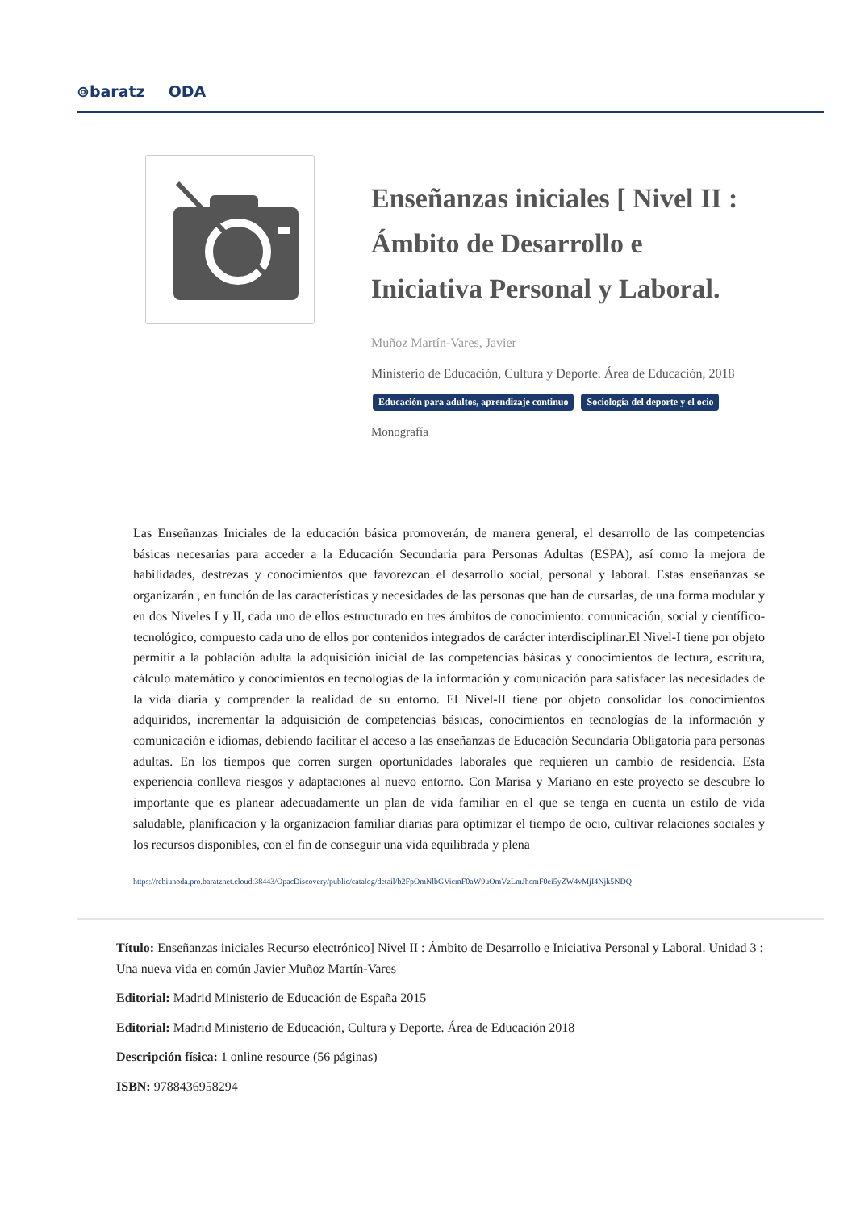⊚baratz ODA
Enseñanzas iniciales [ Nivel II : Ámbito de Desarrollo e Iniciativa Personal y Laboral.
Muñoz Martín-Vares, Javier
Ministerio de Educación, Cultura y Deporte. Área de Educación, 2018
Educación para adultos, aprendizaje continuo Sociología del deporte y el ocio
Monografía
Las Enseñanzas Iniciales de la educación básica promoverán, de manera general, el desarrollo de las competencias básicas necesarias para acceder a la Educación Secundaria para Personas Adultas (ESPA), así como la mejora de habilidades, destrezas y conocimientos que favorezcan el desarrollo social, personal y laboral. Estas enseñanzas se organizarán , en función de las características y necesidades de las personas que han de cursarlas, de una forma modular y en dos Niveles I y II, cada uno de ellos estructurado en tres ámbitos de conocimiento: comunicación, social y científico-tecnológico, compuesto cada uno de ellos por contenidos integrados de carácter interdisciplinar.El Nivel-I tiene por objeto permitir a la población adulta la adquisición inicial de las competencias básicas y conocimientos de lectura, escritura, cálculo matemático y conocimientos en tecnologías de la información y comunicación para satisfacer las necesidades de la vida diaria y comprender la realidad de su entorno. El Nivel-II tiene por objeto consolidar los conocimientos adquiridos, incrementar la adquisición de competencias básicas, conocimientos en tecnologías de la información y comunicación e idiomas, debiendo facilitar el acceso a las enseñanzas de Educación Secundaria Obligatoria para personas adultas. En los tiempos que corren surgen oportunidades laborales que requieren un cambio de residencia. Esta experiencia conlleva riesgos y adaptaciones al nuevo entorno. Con Marisa y Mariano en este proyecto se descubre lo importante que es planear adecuadamente un plan de vida familiar en el que se tenga en cuenta un estilo de vida saludable, planificacion y la organizacion familiar diarias para optimizar el tiempo de ocio, cultivar relaciones sociales y los recursos disponibles, con el fin de conseguir una vida equilibrada y plena
https://rebiunoda.pro.baratznet.cloud:38443/OpacDiscovery/public/catalog/detail/b2FpOmNlbGVicmF0aW9uOmVzLmJhcmF0ei5yZW4vMjI4Njk5NDQ
Título: Enseñanzas iniciales Recurso electrónico] Nivel II : Ámbito de Desarrollo e Iniciativa Personal y Laboral. Unidad 3 : Una nueva vida en común Javier Muñoz Martín-Vares
Editorial: Madrid Ministerio de Educación de España 2015
Editorial: Madrid Ministerio de Educación, Cultura y Deporte. Área de Educación 2018
Descripción física: 1 online resource (56 páginas)
ISBN: 9788436958294